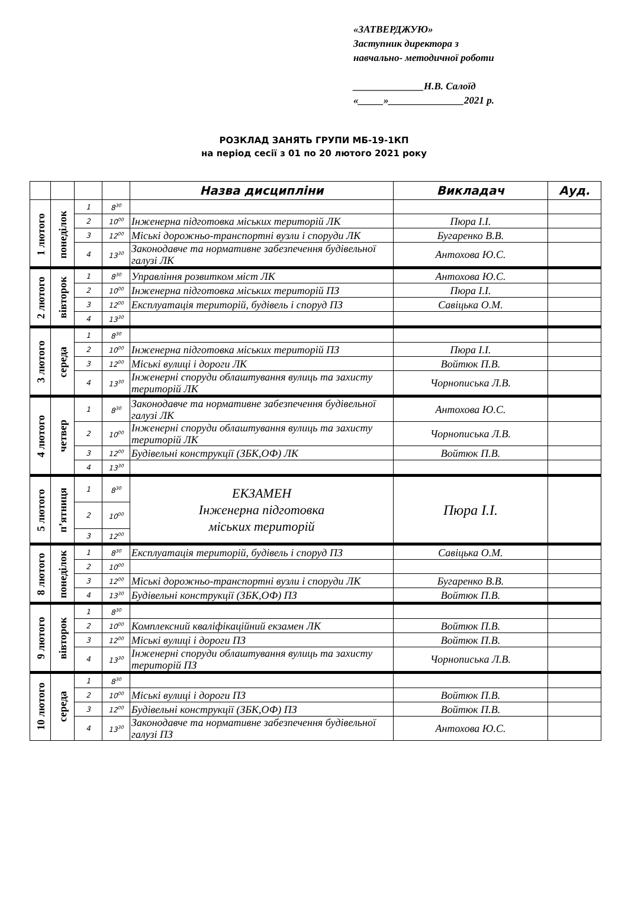«ЗАТВЕРДЖУЮ»
Заступник директора з
навчально- методичної роботи
______________Н.В. Салоїд
«_____»_______________2021 р.
РОЗКЛАД ЗАНЯТЬ ГРУПИ МБ-19-1КП
на період сесії з 01 по 20 лютого 2021 року
| | | | | Назва дисципліни | Викладач | Ауд. |
| --- | --- | --- | --- | --- | --- | --- |
| 1 лютого | понеділок | 1 | 8<sup>30</sup> | | | |
| | | 2 | 10<sup>00</sup> | Інженерна підготовка міських територій ЛК | Пюра І.І. | |
| | | 3 | 12<sup>00</sup> | Міські дорожньо-транспортні вузли і споруди ЛК | Бугаренко В.В. | |
| | | 4 | 13<sup>30</sup> | Законодавче та нормативне забезпечення будівельної галузі ЛК | Антохова Ю.С. | |
| 2 лютого | вівторок | 1 | 8<sup>30</sup> | Управління розвитком міст ЛК | Антохова Ю.С. | |
| | | 2 | 10<sup>00</sup> | Інженерна підготовка міських територій ПЗ | Пюра І.І. | |
| | | 3 | 12<sup>00</sup> | Експлуатація територій, будівель і споруд ПЗ | Савіцька О.М. | |
| | | 4 | 13<sup>30</sup> | | | |
| 3 лютого | середа | 1 | 8<sup>30</sup> | | | |
| | | 2 | 10<sup>00</sup> | Інженерна підготовка міських територій ПЗ | Пюра І.І. | |
| | | 3 | 12<sup>00</sup> | Міські вулиці і дороги ЛК | Войтюк П.В. | |
| | | 4 | 13<sup>30</sup> | Інженерні споруди облаштування вулиць та захисту територій ЛК | Чорнописька Л.В. | |
| 4 лютого | четвер | 1 | 8<sup>30</sup> | Законодавче та нормативне забезпечення будівельної галузі ЛК | Антохова Ю.С. | |
| | | 2 | 10<sup>00</sup> | Інженерні споруди облаштування вулиць та захисту територій ЛК | Чорнописька Л.В. | |
| | | 3 | 12<sup>00</sup> | Будівельні конструкції (ЗБК,ОФ) ЛК | Войтюк П.В. | |
| | | 4 | 13<sup>30</sup> | | | |
| 5 лютого | п’ятниця | 1 | 8<sup>30</sup> | ЕКЗАМЕН Інженерна підготовка міських територій | Пюра І.І. | |
| | | 2 | 10<sup>00</sup> | | | |
| | | 3 | 12<sup>00</sup> | | | |
| 8 лютого | понеділок | 1 | 8<sup>30</sup> | Експлуатація територій, будівель і споруд ПЗ | Савіцька О.М. | |
| | | 2 | 10<sup>00</sup> | | | |
| | | 3 | 12<sup>00</sup> | Міські дорожньо-транспортні вузли і споруди ЛК | Бугаренко В.В. | |
| | | 4 | 13<sup>30</sup> | Будівельні конструкції (ЗБК,ОФ) ПЗ | Войтюк П.В. | |
| 9 лютого | вівторок | 1 | 8<sup>30</sup> | | | |
| | | 2 | 10<sup>00</sup> | Комплексний кваліфікаційний екзамен ЛК | Войтюк П.В. | |
| | | 3 | 12<sup>00</sup> | Міські вулиці і дороги ПЗ | Войтюк П.В. | |
| | | 4 | 13<sup>30</sup> | Інженерні споруди облаштування вулиць та захисту територій ПЗ | Чорнописька Л.В. | |
| 10 лютого | середа | 1 | 8<sup>30</sup> | | | |
| | | 2 | 10<sup>00</sup> | Міські вулиці і дороги ПЗ | Войтюк П.В. | |
| | | 3 | 12<sup>00</sup> | Будівельні конструкції (ЗБК,ОФ) ПЗ | Войтюк П.В. | |
| | | 4 | 13<sup>30</sup> | Законодавче та нормативне забезпечення будівельної галузі ПЗ | Антохова Ю.С. | |